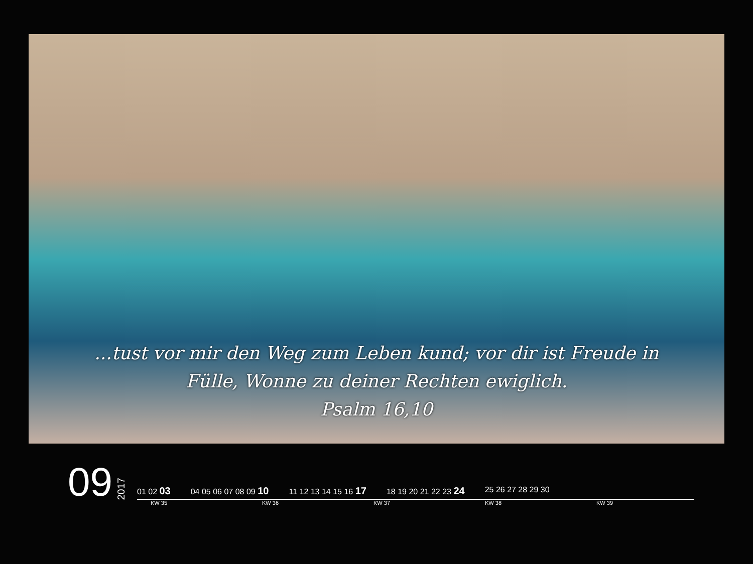...tust vor mir den Weg zum Leben kund; vor dir ist Freude in
Fülle, Wonne zu deiner Rechten ewiglich.
Psalm 16,10
09
2017
01 02 03
04 05 06 07 08 09 10
11 12 13 14 15 16 17
18 19 20 21 22 23 24
25 26 27 28 29 30
KW 35 KW 36 KW 37 KW 38 KW 39